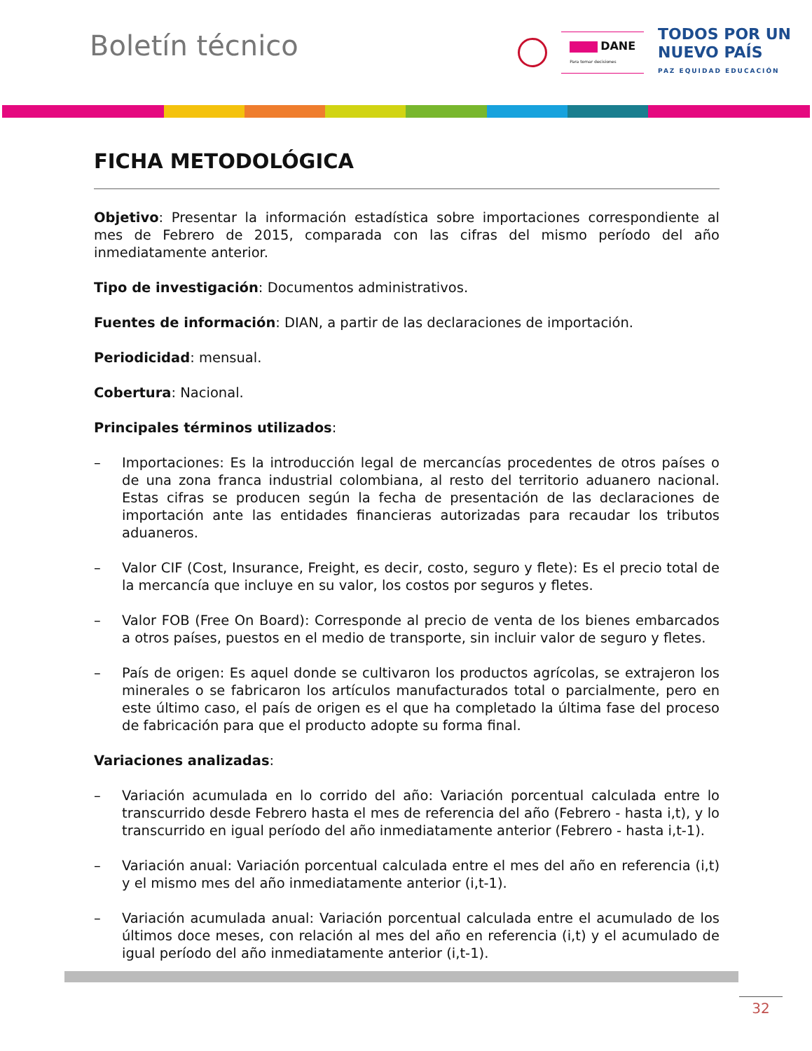Boletín técnico
DANE
Para tomar decisiones
TODOS POR UN
NUEVO PAÍS
PAZ EQUIDAD EDUCACIÓN
FICHA METODOLÓGICA
Objetivo: Presentar la información estadística sobre importaciones correspondiente al mes de Febrero de 2015, comparada con las cifras del mismo período del año inmediatamente anterior.
Tipo de investigación: Documentos administrativos.
Fuentes de información: DIAN, a partir de las declaraciones de importación.
Periodicidad: mensual.
Cobertura: Nacional.
Principales términos utilizados:
– Importaciones: Es la introducción legal de mercancías procedentes de otros países o de una zona franca industrial colombiana, al resto del territorio aduanero nacional. Estas cifras se producen según la fecha de presentación de las declaraciones de importación ante las entidades financieras autorizadas para recaudar los tributos aduaneros.
– Valor CIF (Cost, Insurance, Freight, es decir, costo, seguro y flete): Es el precio total de la mercancía que incluye en su valor, los costos por seguros y fletes.
– Valor FOB (Free On Board): Corresponde al precio de venta de los bienes embarcados a otros países, puestos en el medio de transporte, sin incluir valor de seguro y fletes.
– País de origen: Es aquel donde se cultivaron los productos agrícolas, se extrajeron los minerales o se fabricaron los artículos manufacturados total o parcialmente, pero en este último caso, el país de origen es el que ha completado la última fase del proceso de fabricación para que el producto adopte su forma final.
Variaciones analizadas:
– Variación acumulada en lo corrido del año: Variación porcentual calculada entre lo transcurrido desde Febrero hasta el mes de referencia del año (Febrero - hasta i,t), y lo transcurrido en igual período del año inmediatamente anterior (Febrero - hasta i,t-1).
– Variación anual: Variación porcentual calculada entre el mes del año en referencia (i,t) y el mismo mes del año inmediatamente anterior (i,t-1).
– Variación acumulada anual: Variación porcentual calculada entre el acumulado de los últimos doce meses, con relación al mes del año en referencia (i,t) y el acumulado de igual período del año inmediatamente anterior (i,t-1).
32